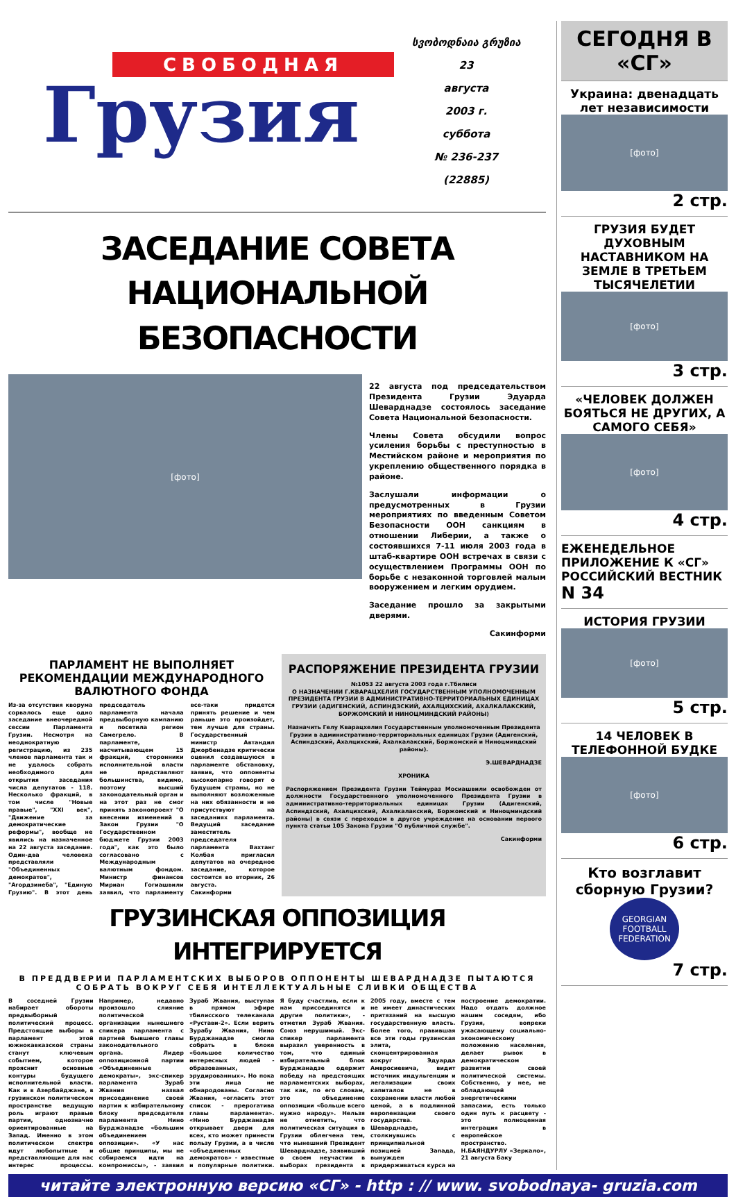СВОБОДНАЯ
Грузия
სვობოდნაია გრუზია
23
августа
2003 г.
суббота
№ 236-237
(22885)
ЗАСЕДАНИЕ СОВЕТА
НАЦИОНАЛЬНОЙ БЕЗОПАСНОСТИ
[фото]
22 августа под председательством Президента Грузии Эдуарда Шеварднадзе состоялось заседание Совета Национальной безопасности.
Члены Совета обсудили вопрос усиления борьбы с преступностью в Местийском районе и мероприятия по укреплению общественного порядка в районе.
Заслушали информации о предусмотренных в Грузии мероприятиях по введенным Советом Безопасности ООН санкциям в отношении Либерии, а также о состоявшихся 7-11 июля 2003 года в штаб-квартире ООН встречах в связи с осуществлением Программы ООН по борьбе с незаконной торговлей малым вооружением и легким орудием.
Заседание прошло за закрытыми дверями.
Сакинформи
ПАРЛАМЕНТ НЕ ВЫПОЛНЯЕТ РЕКОМЕНДАЦИИ МЕЖДУНАРОДНОГО ВАЛЮТНОГО ФОНДА
Из-за отсутствия кворума сорвалось еще одно заседание внеочередной сессии Парламента Грузии. Несмотря на неоднократную регистрацию, из 235 членов парламента так и не удалось собрать необходимого для открытия заседания числа депутатов - 118. Несколько фракций, в том числе "Новые правые", "XXI век", "Движение за демократические реформы", вообще не явились на назначенное на 22 августа заседание. Один-два человека представляли "Объединенных демократов", "Агордзинеба", "Единую Грузию". В этот день председатель парламента начала предвыборную кампанию и посетила регион Самегрело. В парламенте, насчитывающем 15 фракций, сторонники исполнительной власти не представляют большинства, видимо, поэтому высший законодательный орган и на этот раз не смог принять законопроект "О внесении изменений в Закон Грузии "О Государственном бюджете Грузии 2003 года", как это было согласовано с Международным валютным фондом. Министр финансов Мириан Гогиашвили заявил, что парламенту все-таки придется принять решение и чем раньше это произойдет, тем лучше для страны. Государственный министр Автандил Джорбенадзе критически оценил создавшуюся в парламенте обстановку, заявив, что оппоненты высокопарно говорят о будущем страны, но не выполняют возложенные на них обязанности и не присутствуют на заседаниях парламента. Ведущий заседание заместитель председателя парламента Вахтанг Колбая пригласил депутатов на очередное заседание, которое состоится во вторник, 26 августа.
Сакинформи
РАСПОРЯЖЕНИЕ ПРЕЗИДЕНТА ГРУЗИИ
№1053 22 августа 2003 года г.Тбилиси
О НАЗНАЧЕНИИ Г.КВАРАЦХЕЛИЯ ГОСУДАРСТВЕННЫМ УПОЛНОМОЧЕННЫМ ПРЕЗИДЕНТА ГРУЗИИ В АДМИНИСТРАТИВНО-ТЕРРИТОРИАЛЬНЫХ ЕДИНИЦАХ ГРУЗИИ (АДИГЕНСКИЙ, АСПИНДЗСКИЙ, АХАЛЦИХСКИЙ, АХАЛКАЛАКСКИЙ, БОРЖОМСКИЙ И НИНОЦМИНДСКИЙ РАЙОНЫ)
Назначить Гелу Кварацхелия Государственным уполномоченным Президента Грузии в административно-территориальных единицах Грузии (Адигенский, Аспиндзский, Ахалцихский, Ахалкалакский, Боржомский и Ниноцминдский районы).
Э.ШЕВАРДНАДЗЕ
ХРОНИКА
Распоряжением Президента Грузии Теймураз Мосиашвили освобожден от должности Государственного уполномоченного Президента Грузии в административно-территориальных единицах Грузии (Адигенский, Аспиндзский, Ахалцихский, Ахалкалакский, Боржомский и Ниноцминдский районы) в связи с переходом в другое учреждение на основании первого пункта статьи 105 Закона Грузии "О публичной службе".
Сакинформи
ГРУЗИНСКАЯ ОППОЗИЦИЯ ИНТЕГРИРУЕТСЯ
В ПРЕДДВЕРИИ ПАРЛАМЕНТСКИХ ВЫБОРОВ ОППОНЕНТЫ ШЕВАРДНАДЗЕ ПЫТАЮТСЯ СОБРАТЬ ВОКРУГ СЕБЯ ИНТЕЛЛЕКТУАЛЬНЫЕ СЛИВКИ ОБЩЕСТВА
В соседней Грузии набирает обороты предвыборный политический процесс. Предстоящие выборы в парламент этой южнокавказской страны станут ключевым событием, которое прояснит основные контуры будущего исполнительной власти. Как и в Азербайджане, в грузинском политическом пространстве ведущую роль играют правые партии, однозначно ориентированные на Запад. Именно в этом политическом спектре идут любопытные и представляющие для нас интерес процессы. Например, недавно произошло слияние политической организации нынешнего спикера парламента с партией бывшего главы законодательного органа. Лидер оппозиционной партии «Объединенные демократы», экс-спикер парламента Зураб Жвания назвал присоединение своей партии к избирательному блоку председателя парламента Нино Бурджанадзе «большим объединением оппозиции». «У нас общие принципы, мы не собираемся идти на компромиссы», - заявил Зураб Жвания, выступая в прямом эфире тбилисского телеканала «Рустави-2». Если верить Зурабу Жвания, Нино Бурджанадзе смогла собрать в блоке «большое количество интересных людей - образованных, эрудированных». Но пока эти лица не обнародованы. Согласно Жвания, «огласить этот список - прерогатива главы парламента». «Нино Бурджанадзе открывает двери для всех, кто может принести пользу Грузии, а в числе «объединенных демократов» - известные и популярные политики. Я буду счастлив, если к нам присоединятся и другие политики», - отметил Зураб Жвания. Союз нерушимый. Экс-спикер парламента выразил уверенность в том, что единый избирательный блок Бурджанадзе одержит победу на предстоящих парламентских выборах, так как, по его словам, это объединение оппозиции «больше всего нужно народу». Нельзя не отметить, что политическая ситуация в Грузии облегчена тем, что нынешний Президент Шеварднадзе, заявивший о своем неучастии в выборах президента в 2005 году, вместе с тем не имеет династических притязаний на высшую государственную власть. Более того, правившая все эти годы грузинская элита, сконцентрированная вокруг Эдуарда Амвросиевича, видит источник индульгенции и легализации своих капиталов не в сохранении власти любой ценой, а в подлинной европензации своего государства. Шеварднадзе, столкнувшись с принципиальной позицией Запада, вынужден придерживаться курса на построение демократии. Надо отдать должное нашим соседям, ибо Грузия, вопреки ужасающему социально-экономическому положению населения, делает рывок в демократическом развитии своей политической системы. Собственно, у нее, не обладающей энергетическими запасами, есть только один путь к расцвету - это полноценная интеграция в европейское пространство.
Н.БАЯНДУРЛУ «Зеркало», 21 августа Баку
СЕГОДНЯ В «СГ»
Украина: двенадцать лет независимости
[фото]
2 стр.
ГРУЗИЯ БУДЕТ ДУХОВНЫМ НАСТАВНИКОМ НА ЗЕМЛЕ В ТРЕТЬЕМ ТЫСЯЧЕЛЕТИИ
[фото]
3 стр.
«ЧЕЛОВЕК ДОЛЖЕН БОЯТЬСЯ НЕ ДРУГИХ, А САМОГО СЕБЯ»
[фото]
4 стр.
ЕЖЕНЕДЕЛЬНОЕ ПРИЛОЖЕНИЕ К «СГ»
РОССИЙСКИЙ ВЕСТНИК
N 34
ИСТОРИЯ ГРУЗИИ
[фото]
5 стр.
14 ЧЕЛОВЕК В ТЕЛЕФОННОЙ БУДКЕ
[фото]
6 стр.
Кто возглавит сборную Грузии?
GEORGIAN FOOTBALL FEDERATION
7 стр.
читайте электронную версию «СГ» - http : // www. svobodnaya- gruzia.com